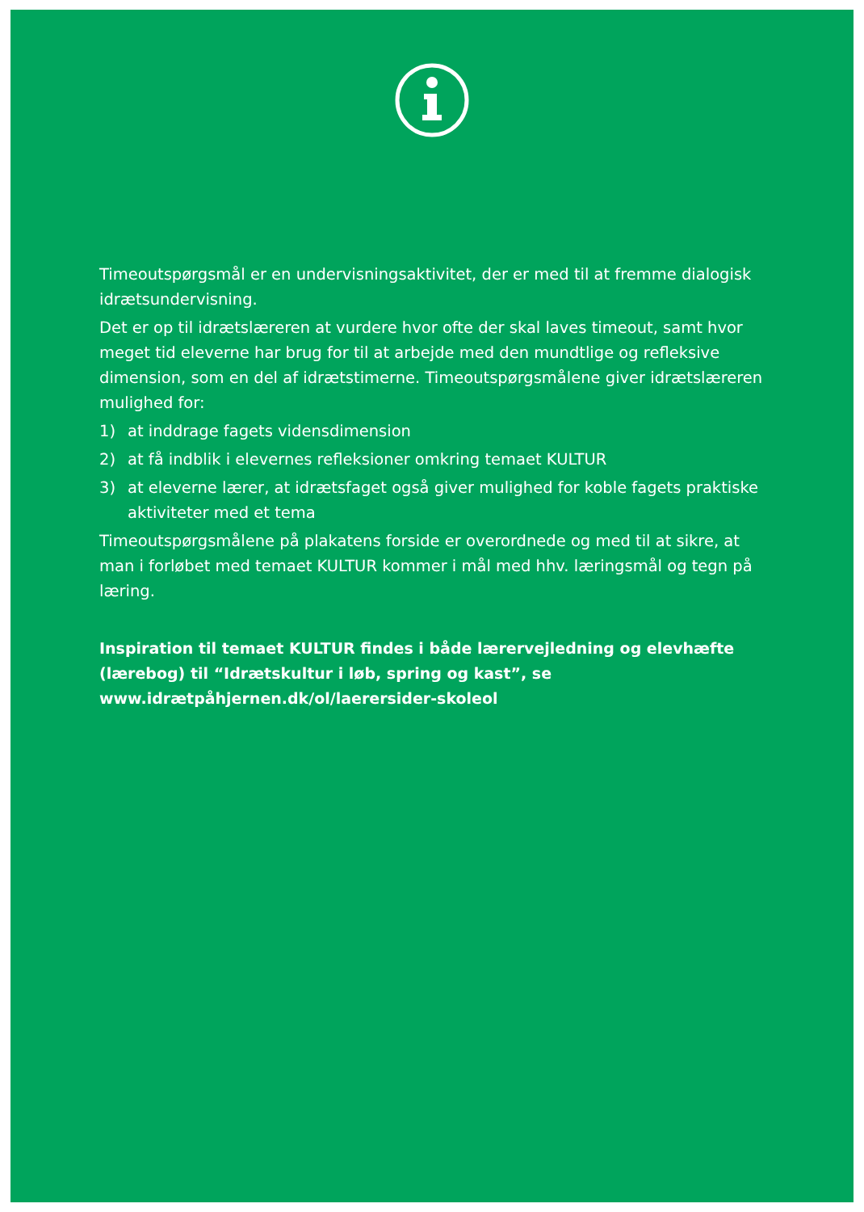Timeoutspørgsmål er en undervisningsaktivitet, der er med til at fremme dialogisk idræts­undervisning.
Det er op til idrætslæreren at vurdere hvor ofte der skal laves timeout, samt hvor meget tid eleverne har brug for til at arbejde med den mundtlige og refleksive dimension, som en del af idrætstimerne. Timeoutspørgsmålene giver idrætslæreren mulighed for:
1) at inddrage fagets vidensdimension
2) at få indblik i elevernes refleksioner omkring temaet KULTUR
3) at eleverne lærer, at idrætsfaget også giver mulighed for koble fagets praktiske aktiviteter med et tema
Timeoutspørgsmålene på plakatens forside er overordnede og med til at sikre, at man i forløbet med temaet KULTUR kommer i mål med hhv. læringsmål og tegn på læring.
Inspiration til temaet KULTUR findes i både lærervejledning og elevhæfte (lærebog) til “Idrætskultur i løb, spring og kast”, se www.idrætpåhjernen.dk/ol/laerersider-skoleol